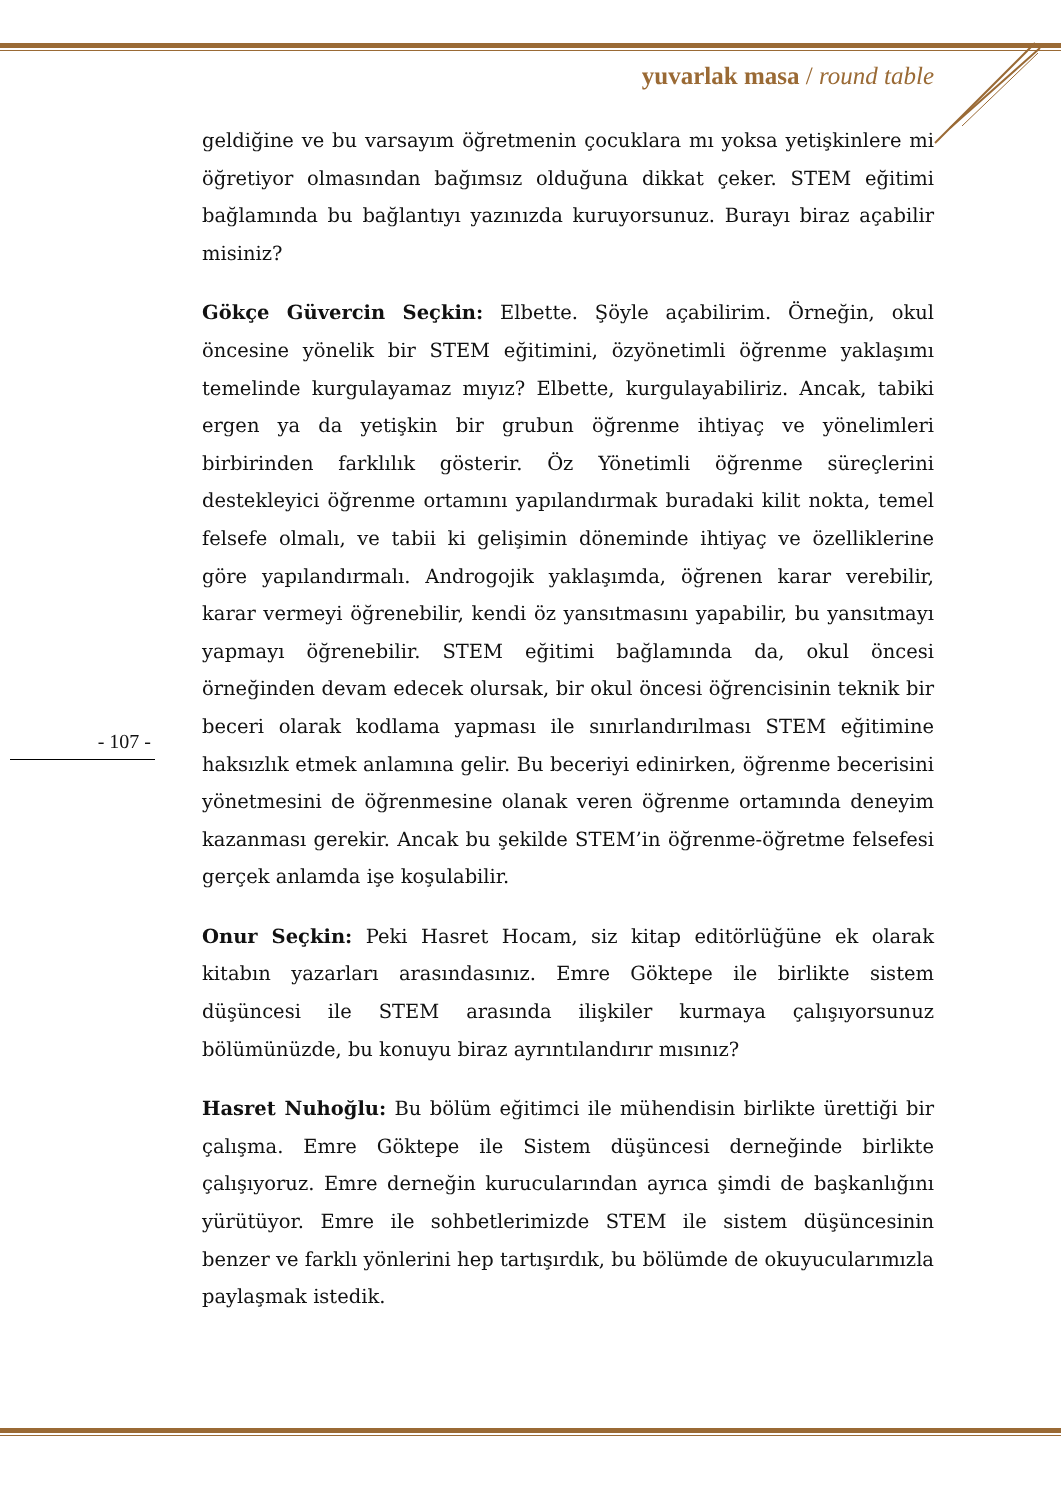yuvarlak masa / round table
geldiğine ve bu varsayım öğretmenin çocuklara mı yoksa yetişkinlere mi öğretiyor olmasından bağımsız olduğuna dikkat çeker. STEM eğitimi bağlamında bu bağlantıyı yazınızda kuruyorsunuz. Burayı biraz açabilir misiniz?
Gökçe Güvercin Seçkin: Elbette. Şöyle açabilirim. Örneğin, okul öncesine yönelik bir STEM eğitimini, özyönetimli öğrenme yaklaşımı temelinde kurgulayamaz mıyız? Elbette, kurgulayabiliriz. Ancak, tabiki ergen ya da yetişkin bir grubun öğrenme ihtiyaç ve yönelimleri birbirinden farklılık gösterir. Öz Yönetimli öğrenme süreçlerini destekleyici öğrenme ortamını yapılandırmak buradaki kilit nokta, temel felsefe olmalı, ve tabii ki gelişimin döneminde ihtiyaç ve özelliklerine göre yapılandırmalı. Androgojik yaklaşımda, öğrenen karar verebilir, karar vermeyi öğrenebilir, kendi öz yansıtmasını yapabilir, bu yansıtmayı yapmayı öğrenebilir. STEM eğitimi bağlamında da, okul öncesi örneğinden devam edecek olursak, bir okul öncesi öğrencisinin teknik bir beceri olarak kodlama yapması ile sınırlandırılması STEM eğitimine haksızlık etmek anlamına gelir. Bu beceriyi edinirken, öğrenme becerisini yönetmesini de öğrenmesine olanak veren öğrenme ortamında deneyim kazanması gerekir. Ancak bu şekilde STEM’in öğrenme-öğretme felsefesi gerçek anlamda işe koşulabilir.
Onur Seçkin: Peki Hasret Hocam, siz kitap editörlüğüne ek olarak kitabın yazarları arasındasınız. Emre Göktepe ile birlikte sistem düşüncesi ile STEM arasında ilişkiler kurmaya çalışıyorsunuz bölümünüzde, bu konuyu biraz ayrıntılandırır mısınız?
Hasret Nuhoğlu: Bu bölüm eğitimci ile mühendisin birlikte ürettiği bir çalışma. Emre Göktepe ile Sistem düşüncesi derneğinde birlikte çalışıyoruz. Emre derneğin kurucularından ayrıca şimdi de başkanlığını yürütüyor. Emre ile sohbetlerimizde STEM ile sistem düşüncesinin benzer ve farklı yönlerini hep tartışırdık, bu bölümde de okuyucularımızla paylaşmak istedik.
- 107 -